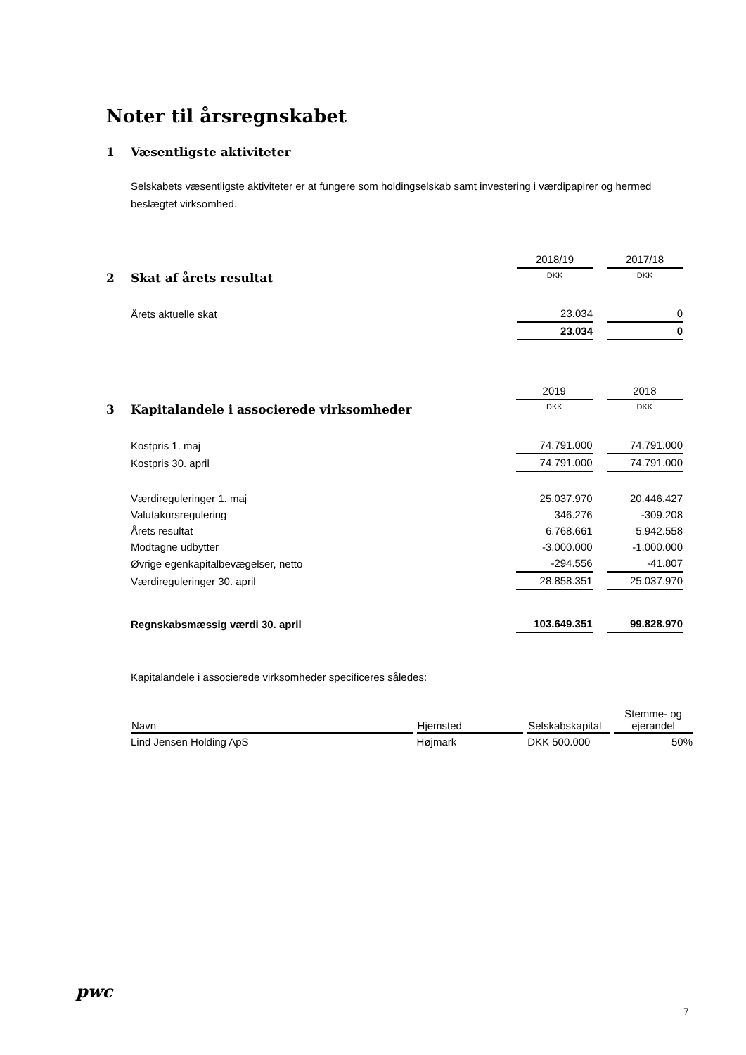Noter til årsregnskabet
1 Væsentligste aktiviteter
Selskabets væsentligste aktiviteter er at fungere som holdingselskab samt investering i værdipapirer og hermed beslægtet virksomhed.
| | 2018/19 | 2017/18 |
| 2 Skat af årets resultat | DKK | DKK |
| Årets aktuelle skat | 23.034 | 0 |
| | 23.034 | 0 |
| | 2019 | 2018 |
| 3 Kapitalandele i associerede virksomheder | DKK | DKK |
| Kostpris 1. maj | 74.791.000 | 74.791.000 |
| Kostpris 30. april | 74.791.000 | 74.791.000 |
| Værdireguleringer 1. maj | 25.037.970 | 20.446.427 |
| Valutakursregulering | 346.276 | -309.208 |
| Årets resultat | 6.768.661 | 5.942.558 |
| Modtagne udbytter | -3.000.000 | -1.000.000 |
| Øvrige egenkapitalbevægelser, netto | -294.556 | -41.807 |
| Værdireguleringer 30. april | 28.858.351 | 25.037.970 |
| Regnskabsmæssig værdi 30. april | 103.649.351 | 99.828.970 |
Kapitalandele i associerede virksomheder specificeres således:
| Navn | Hjemsted | Selskabskapital | Stemme- og ejerandel |
| --- | --- | --- | --- |
| Lind Jensen Holding ApS | Højmark | DKK 500.000 | 50% |
pwc
7